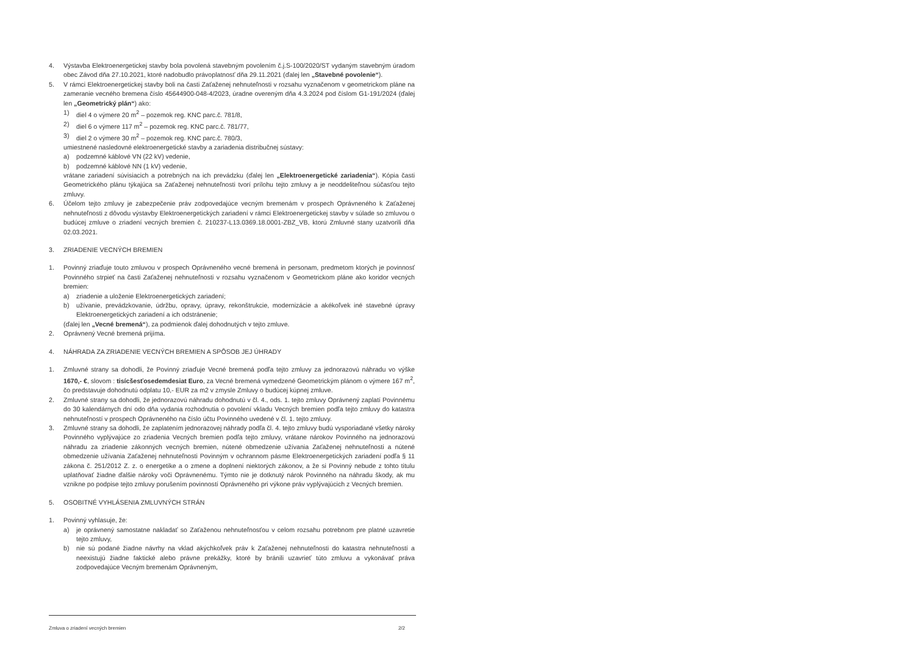4. Výstavba Elektroenergetickej stavby bola povolená stavebným povolením č.j.S-100/2020/ST vydaným stavebným úradom obec Závod dňa 27.10.2021, ktoré nadobudlo právoplatnosť dňa 29.11.2021 (ďalej len „Stavebné povolenie“).
5. V rámci Elektroenergetickej stavby boli na časti Zaťaženej nehnuteľnosti v rozsahu vyznačenom v geometrickom pláne na zameranie vecného bremena číslo 45644900-048-4/2023, úradne overeným dňa 4.3.2024 pod číslom G1-191/2024 (ďalej len „Geometrický plán“) ako:
1) diel 4 o výmere 20 m<sup>2</sup> – pozemok reg. KNC parc.č. 781/8,
2) diel 6 o výmere 117 m<sup>2</sup> – pozemok reg. KNC parc.č. 781/77,
3) diel 2 o výmere 30 m<sup>2</sup> – pozemok reg. KNC parc.č. 780/3,
umiestnené nasledovné elektroenergetické stavby a zariadenia distribučnej sústavy:
a) podzemné káblové VN (22 kV) vedenie,
b) podzemné káblové NN (1 kV) vedenie,
vrátane zariadení súvisiacich a potrebných na ich prevádzku (ďalej len „Elektroenergetické zariadenia“). Kópia časti Geometrického plánu týkajúca sa Zaťaženej nehnuteľnosti tvorí prílohu tejto zmluvy a je neoddeliteľnou súčasťou tejto zmluvy.
6. Účelom tejto zmluvy je zabezpečenie práv zodpovedajúce vecným bremenám v prospech Oprávneného k Zaťaženej nehnuteľnosti z dôvodu výstavby Elektroenergetických zariadení v rámci Elektroenergetickej stavby v súlade so zmluvou o budúcej zmluve o zriadení vecných bremien č. 210237-L13.0369.18.0001-ZBZ_VB, ktorú Zmluvné stany uzatvorili dňa 02.03.2021.
3. ZRIADENIE VECNÝCH BREMIEN
1. Povinný zriaďuje touto zmluvou v prospech Oprávneného vecné bremená in personam, predmetom ktorých je povinnosť Povinného strpieť na časti Zaťaženej nehnuteľnosti v rozsahu vyznačenom v Geometrickom pláne ako koridor vecných bremien:
a) zriadenie a uloženie Elektroenergetických zariadení;
b) užívanie, prevádzkovanie, údržbu, opravy, úpravy, rekonštrukcie, modernizácie a akékoľvek iné stavebné úpravy Elektroenergetických zariadení a ich odstránenie;
(ďalej len „Vecné bremená“), za podmienok ďalej dohodnutých v tejto zmluve.
2. Oprávnený Vecné bremená prijíma.
4. NÁHRADA ZA ZRIADENIE VECNÝCH BREMIEN A SPÔSOB JEJ ÚHRADY
1. Zmluvné strany sa dohodli, že Povinný zriaďuje Vecné bremená podľa tejto zmluvy za jednorazovú náhradu vo výške 1670,- €, slovom : tisícšesťosedemdesiat Euro, za Vecné bremená vymedzené Geometrickým plánom o výmere 167 m<sup>2</sup>, čo predstavuje dohodnutú odplatu 10,- EUR za m2 v zmysle Zmluvy o budúcej kúpnej zmluve.
2. Zmluvné strany sa dohodli, že jednorazovú náhradu dohodnutú v čl. 4., ods. 1. tejto zmluvy Oprávnený zaplatí Povinnému do 30 kalendárnych dní odo dňa vydania rozhodnutia o povolení vkladu Vecných bremien podľa tejto zmluvy do katastra nehnuteľností v prospech Oprávneného na číslo účtu Povinného uvedené v čl. 1. tejto zmluvy.
3. Zmluvné strany sa dohodli, že zaplatením jednorazovej náhrady podľa čl. 4. tejto zmluvy budú vysporiadané všetky nároky Povinného vyplývajúce zo zriadenia Vecných bremien podľa tejto zmluvy, vrátane nárokov Povinného na jednorazovú náhradu za zriadenie zákonných vecných bremien, nútené obmedzenie užívania Zaťaženej nehnuteľnosti a nútené obmedzenie užívania Zaťaženej nehnuteľnosti Povinným v ochrannom pásme Elektroenergetických zariadení podľa § 11 zákona č. 251/2012 Z. z. o energetike a o zmene a doplnení niektorých zákonov, a že si Povinný nebude z tohto titulu uplatňovať žiadne ďalšie nároky voči Oprávnenému. Týmto nie je dotknutý nárok Povinného na náhradu škody, ak mu vznikne po podpise tejto zmluvy porušením povinností Oprávneného pri výkone práv vyplývajúcich z Vecných bremien.
5. OSOBITNÉ VYHLÁSENIA ZMLUVNÝCH STRÁN
1. Povinný vyhlasuje, že:
a) je oprávnený samostatne nakladať so Zaťaženou nehnuteľnosťou v celom rozsahu potrebnom pre platné uzavretie tejto zmluvy,
b) nie sú podané žiadne návrhy na vklad akýchkoľvek práv k Zaťaženej nehnuteľnosti do katastra nehnuteľností a neexistujú žiadne faktické alebo právne prekážky, ktoré by bránili uzavrieť túto zmluvu a vykonávať práva zodpovedajúce Vecným bremenám Oprávneným,
Zmluva o zriadení vecných bremien 2/2